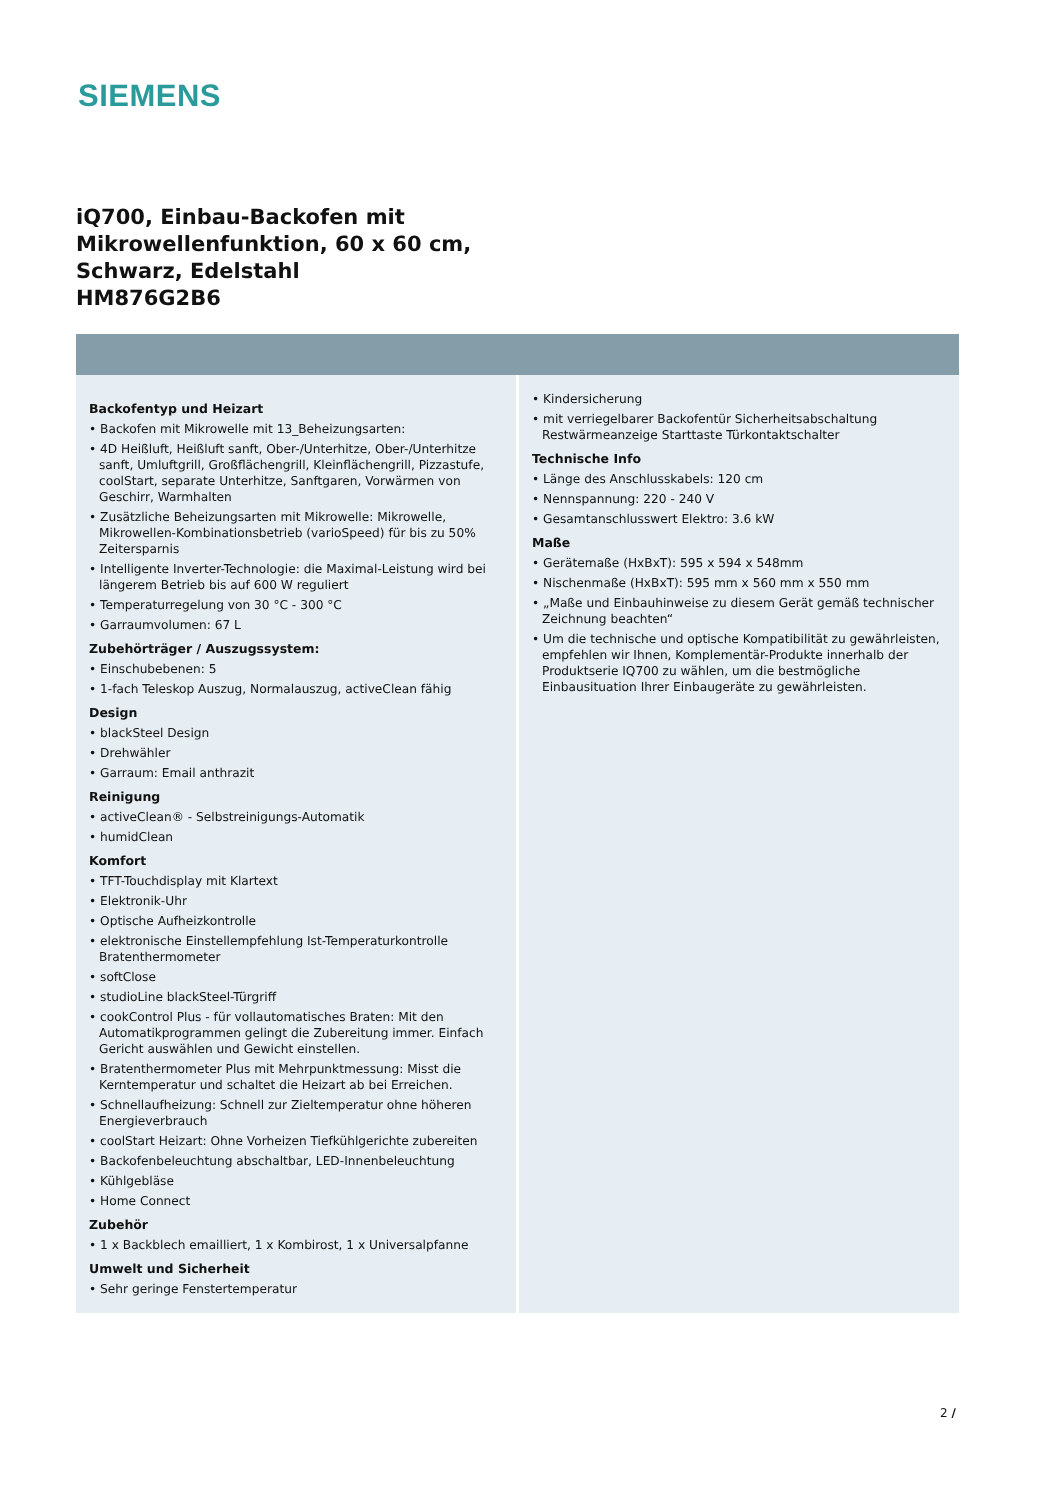SIEMENS
iQ700, Einbau-Backofen mit
Mikrowellenfunktion, 60 x 60 cm,
Schwarz, Edelstahl
HM876G2B6
Backofentyp und Heizart
• Backofen mit Mikrowelle mit 13_Beheizungsarten:
• 4D Heißluft, Heißluft sanft, Ober-/Unterhitze, Ober-/Unterhitze sanft, Umluftgrill, Großflächengrill, Kleinflächengrill, Pizzastufe, coolStart, separate Unterhitze, Sanftgaren, Vorwärmen von Geschirr, Warmhalten
• Zusätzliche Beheizungsarten mit Mikrowelle: Mikrowelle, Mikrowellen-Kombinationsbetrieb (varioSpeed) für bis zu 50% Zeitersparnis
• Intelligente Inverter-Technologie: die Maximal-Leistung wird bei längerem Betrieb bis auf 600 W reguliert
• Temperaturregelung von 30 °C - 300 °C
• Garraumvolumen: 67 L
Zubehörträger / Auszugssystem:
• Einschubebenen: 5
• 1-fach Teleskop Auszug, Normalauszug, activeClean fähig
Design
• blackSteel Design
• Drehwähler
• Garraum: Email anthrazit
Reinigung
• activeClean® - Selbstreinigungs-Automatik
• humidClean
Komfort
• TFT-Touchdisplay mit Klartext
• Elektronik-Uhr
• Optische Aufheizkontrolle
• elektronische Einstellempfehlung Ist-Temperaturkontrolle Bratenthermometer
• softClose
• studioLine blackSteel-Türgriff
• cookControl Plus - für vollautomatisches Braten: Mit den Automatikprogrammen gelingt die Zubereitung immer. Einfach Gericht auswählen und Gewicht einstellen.
• Bratenthermometer Plus mit Mehrpunktmessung: Misst die Kerntemperatur und schaltet die Heizart ab bei Erreichen.
• Schnellaufheizung: Schnell zur Zieltemperatur ohne höheren Energieverbrauch
• coolStart Heizart: Ohne Vorheizen Tiefkühlgerichte zubereiten
• Backofenbeleuchtung abschaltbar, LED-Innenbeleuchtung
• Kühlgebläse
• Home Connect
Zubehör
• 1 x Backblech emailliert, 1 x Kombirost, 1 x Universalpfanne
Umwelt und Sicherheit
• Sehr geringe Fenstertemperatur
• Kindersicherung
• mit verriegelbarer Backofentür Sicherheitsabschaltung Restwärmeanzeige Starttaste Türkontaktschalter
Technische Info
• Länge des Anschlusskabels: 120 cm
• Nennspannung: 220 - 240 V
• Gesamtanschlusswert Elektro: 3.6 kW
Maße
• Gerätemaße (HxBxT): 595 x 594 x 548mm
• Nischenmaße (HxBxT): 595 mm x 560 mm x 550 mm
• „Maße und Einbauhinweise zu diesem Gerät gemäß technischer Zeichnung beachten“
• Um die technische und optische Kompatibilität zu gewährleisten, empfehlen wir Ihnen, Komplementär-Produkte innerhalb der Produktserie IQ700 zu wählen, um die bestmögliche Einbausituation Ihrer Einbaugeräte zu gewährleisten.
2 /